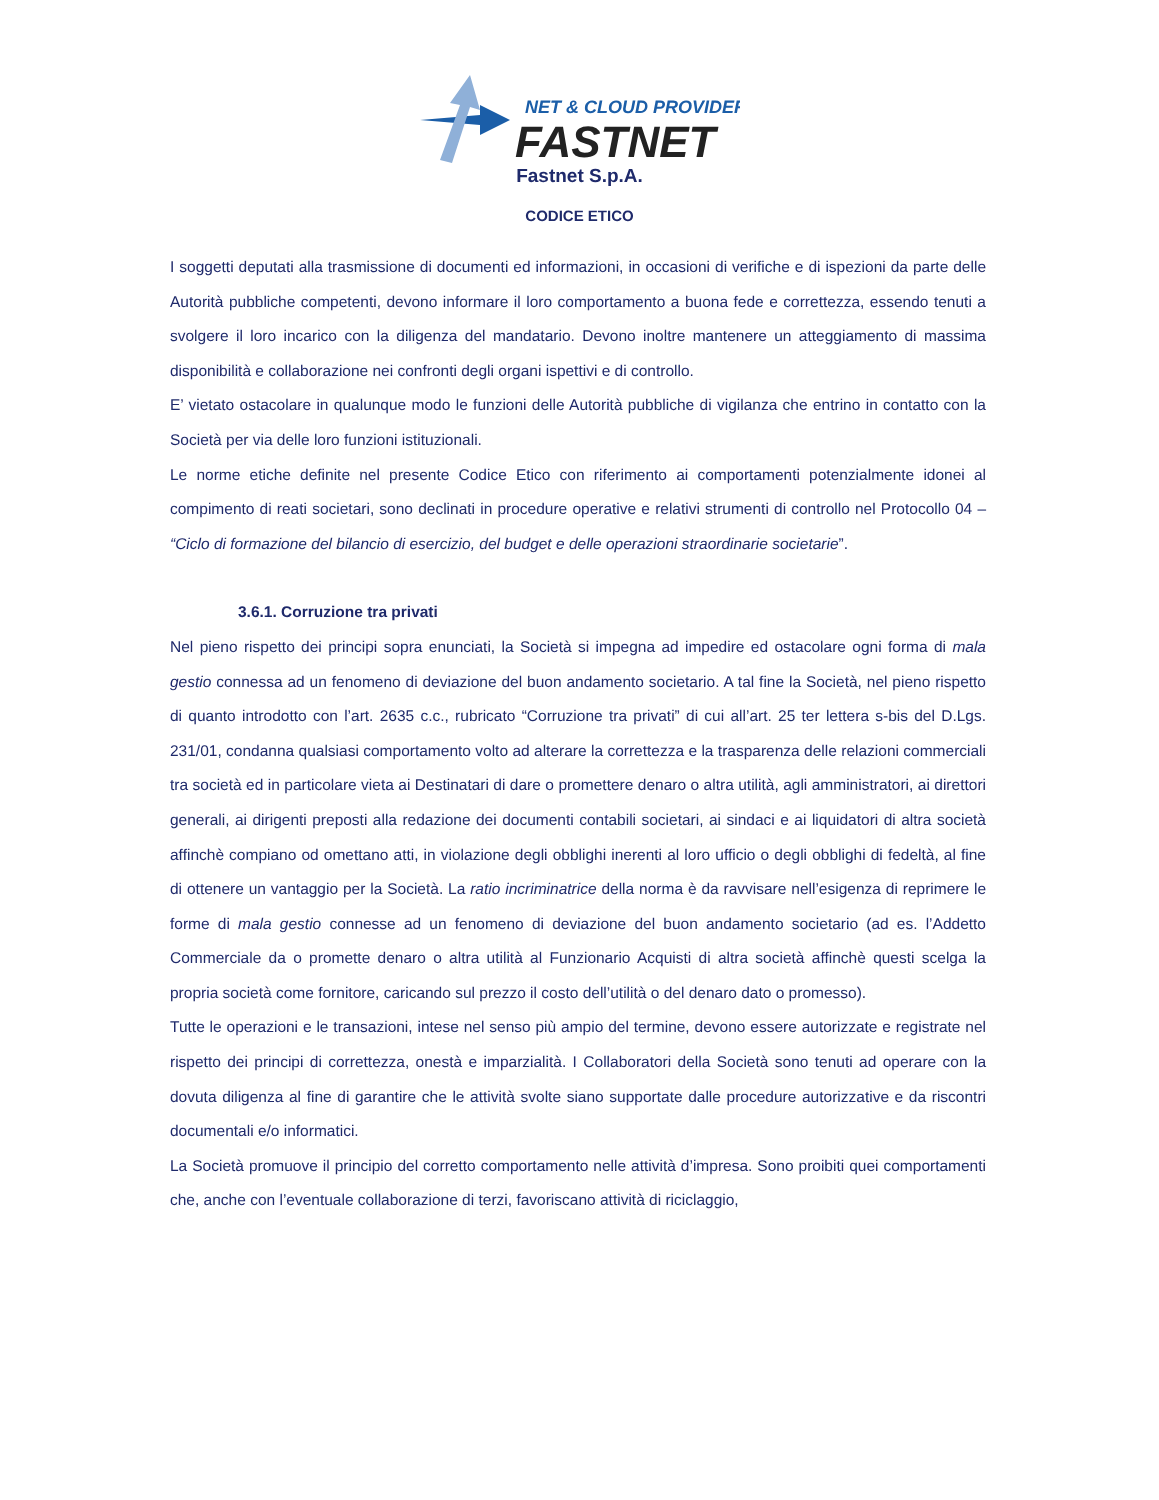NET & CLOUD PROVIDER
FASTNET
Fastnet S.p.A.
CODICE ETICO
I soggetti deputati alla trasmissione di documenti ed informazioni, in occasioni di verifiche e di ispezioni da parte delle Autorità pubbliche competenti, devono informare il loro comportamento a buona fede e correttezza, essendo tenuti a svolgere il loro incarico con la diligenza del mandatario. Devono inoltre mantenere un atteggiamento di massima disponibilità e collaborazione nei confronti degli organi ispettivi e di controllo.
E’ vietato ostacolare in qualunque modo le funzioni delle Autorità pubbliche di vigilanza che entrino in contatto con la Società per via delle loro funzioni istituzionali.
Le norme etiche definite nel presente Codice Etico con riferimento ai comportamenti potenzialmente idonei al compimento di reati societari, sono declinati in procedure operative e relativi strumenti di controllo nel Protocollo 04 – “Ciclo di formazione del bilancio di esercizio, del budget e delle operazioni straordinarie societarie”.
3.6.1. Corruzione tra privati
Nel pieno rispetto dei principi sopra enunciati, la Società si impegna ad impedire ed ostacolare ogni forma di mala gestio connessa ad un fenomeno di deviazione del buon andamento societario. A tal fine la Società, nel pieno rispetto di quanto introdotto con l’art. 2635 c.c., rubricato “Corruzione tra privati” di cui all’art. 25 ter lettera s-bis del D.Lgs. 231/01, condanna qualsiasi comportamento volto ad alterare la correttezza e la trasparenza delle relazioni commerciali tra società ed in particolare vieta ai Destinatari di dare o promettere denaro o altra utilità, agli amministratori, ai direttori generali, ai dirigenti preposti alla redazione dei documenti contabili societari, ai sindaci e ai liquidatori di altra società affinchè compiano od omettano atti, in violazione degli obblighi inerenti al loro ufficio o degli obblighi di fedeltà, al fine di ottenere un vantaggio per la Società. La ratio incriminatrice della norma è da ravvisare nell’esigenza di reprimere le forme di mala gestio connesse ad un fenomeno di deviazione del buon andamento societario (ad es. l’Addetto Commerciale da o promette denaro o altra utilità al Funzionario Acquisti di altra società affinchè questi scelga la propria società come fornitore, caricando sul prezzo il costo dell’utilità o del denaro dato o promesso).
Tutte le operazioni e le transazioni, intese nel senso più ampio del termine, devono essere autorizzate e registrate nel rispetto dei principi di correttezza, onestà e imparzialità. I Collaboratori della Società sono tenuti ad operare con la dovuta diligenza al fine di garantire che le attività svolte siano supportate dalle procedure autorizzative e da riscontri documentali e/o informatici.
La Società promuove il principio del corretto comportamento nelle attività d’impresa. Sono proibiti quei comportamenti che, anche con l’eventuale collaborazione di terzi, favoriscano attività di riciclaggio,